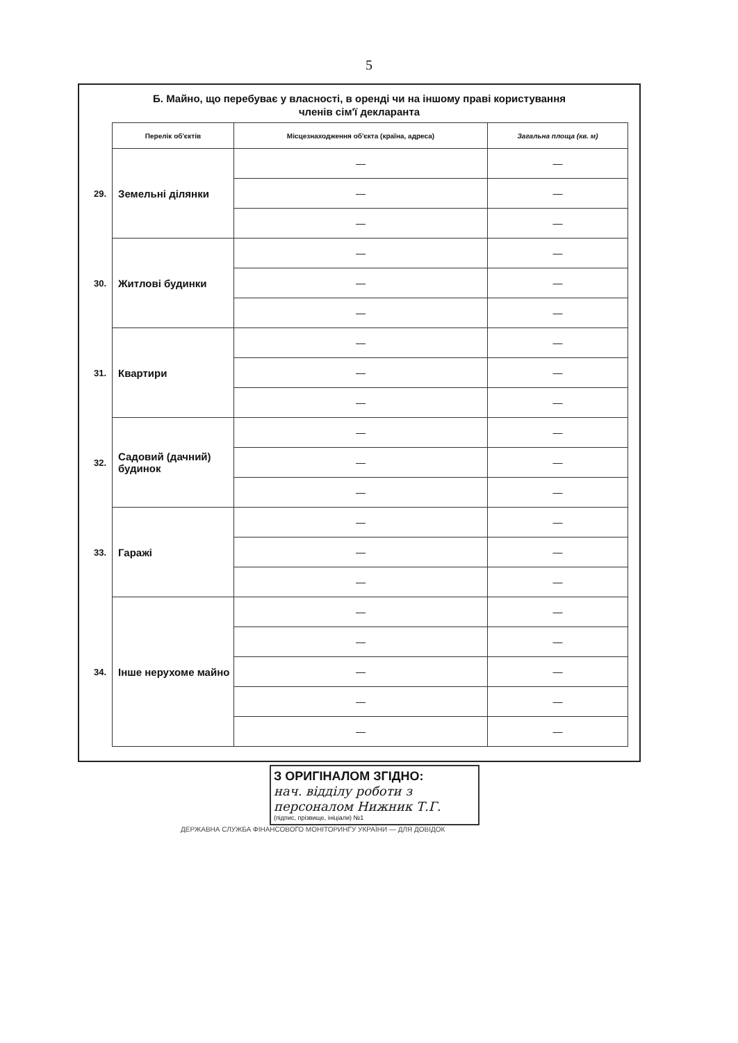5
Б. Майно, що перебуває у власності, в оренді чи на іншому праві користування
членів сім'ї декларанта
| | Перелік об'єктів | Місцезнаходження об'єкта (країна, адреса) | Загальна площа (кв. м) |
| 29. | Земельні ділянки | — | — |
| | | — | — |
| | | — | — |
| 30. | Житлові будинки | — | — |
| | | — | — |
| | | — | — |
| 31. | Квартири | — | — |
| | | — | — |
| | | — | — |
| 32. | Садовий (дачний) будинок | — | — |
| | | — | — |
| | | — | — |
| 33. | Гаражі | — | — |
| | | — | — |
| | | — | — |
| 34. | Інше нерухоме майно | — | — |
| | | — | — |
| | | — | — |
| | | — | — |
| | | — | — |
З ОРИГІНАЛОМ ЗГІДНО:
нач. відділу роботи з персоналом Нижник Т.Г.
(підпис, прізвище, ініціали) №1
ДЕРЖАВНА СЛУЖБА ФІНАНСОВОГО МОНІТОРИНГУ УКРАЇНИ — ДЛЯ ДОВІДОК